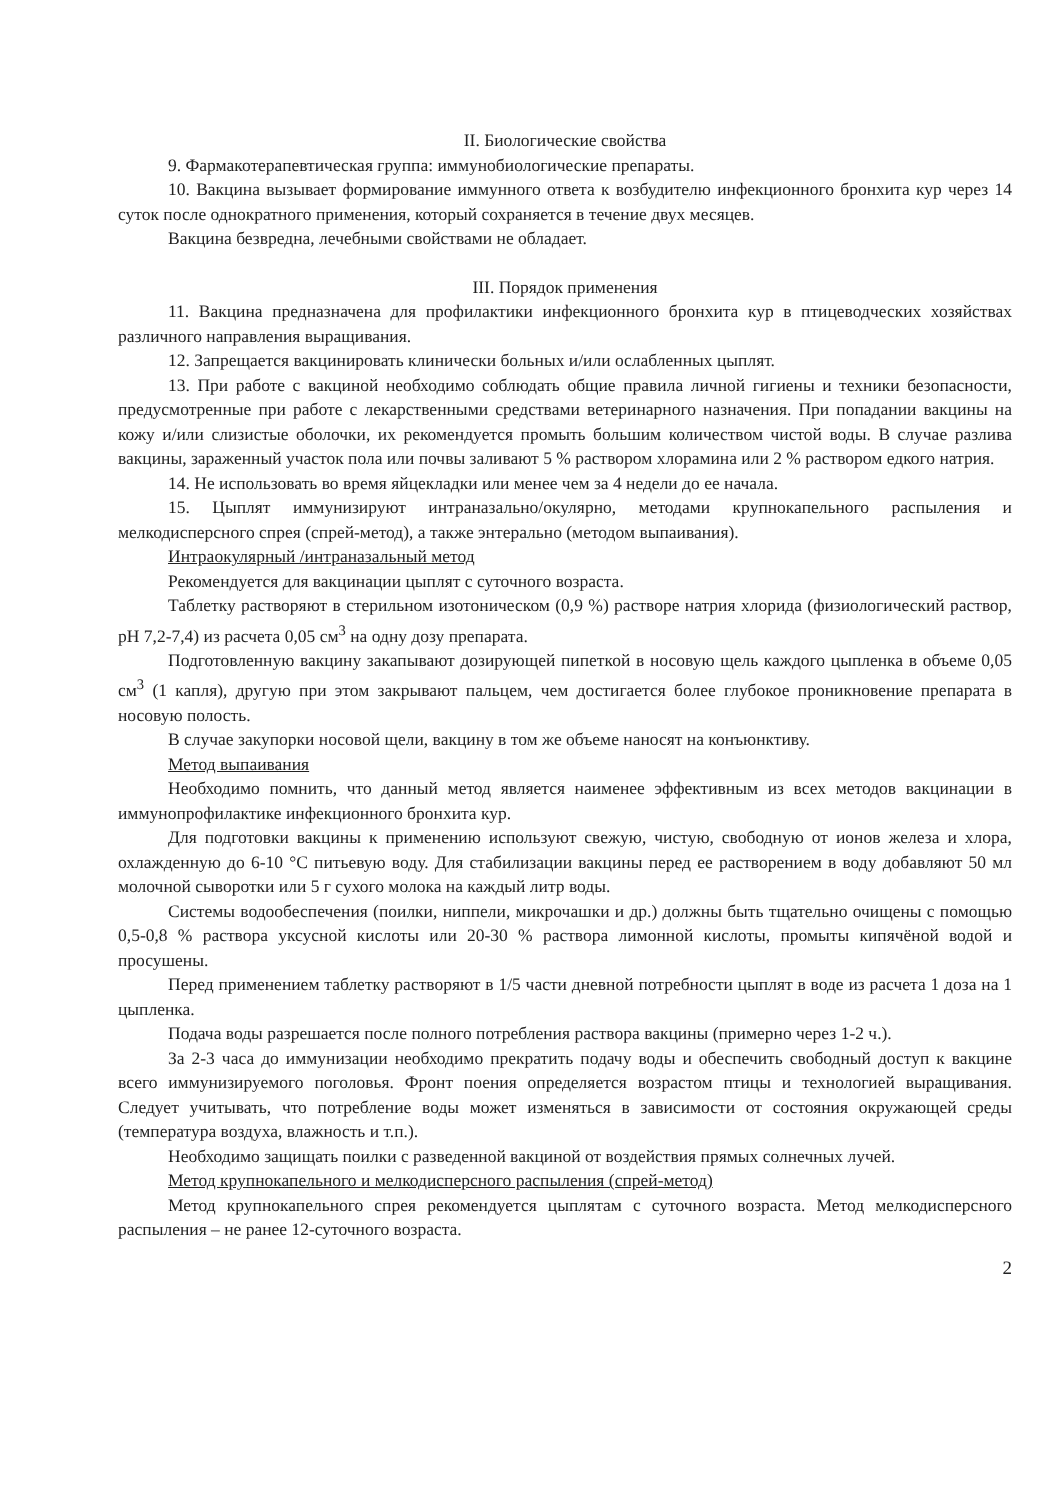II. Биологические свойства
9. Фармакотерапевтическая группа: иммунобиологические препараты.
10. Вакцина вызывает формирование иммунного ответа к возбудителю инфекционного бронхита кур через 14 суток после однократного применения, который сохраняется в течение двух месяцев.
Вакцина безвредна, лечебными свойствами не обладает.
III. Порядок применения
11. Вакцина предназначена для профилактики инфекционного бронхита кур в птицеводческих хозяйствах различного направления выращивания.
12. Запрещается вакцинировать клинически больных и/или ослабленных цыплят.
13. При работе с вакциной необходимо соблюдать общие правила личной гигиены и техники безопасности, предусмотренные при работе с лекарственными средствами ветеринарного назначения. При попадании вакцины на кожу и/или слизистые оболочки, их рекомендуется промыть большим количеством чистой воды. В случае разлива вакцины, зараженный участок пола или почвы заливают 5 % раствором хлорамина или 2 % раствором едкого натрия.
14. Не использовать во время яйцекладки или менее чем за 4 недели до ее начала.
15. Цыплят иммунизируют интраназально/окулярно, методами крупнокапельного распыления и мелкодисперсного спрея (спрей-метод), а также энтерально (методом выпаивания).
Интраокулярный /интраназальный метод
Рекомендуется для вакцинации цыплят с суточного возраста.
Таблетку растворяют в стерильном изотоническом (0,9 %) растворе натрия хлорида (физиологический раствор, pH 7,2-7,4) из расчета 0,05 см<sup>3</sup> на одну дозу препарата.
Подготовленную вакцину закапывают дозирующей пипеткой в носовую щель каждого цыпленка в объеме 0,05 см<sup>3</sup> (1 капля), другую при этом закрывают пальцем, чем достигается более глубокое проникновение препарата в носовую полость.
В случае закупорки носовой щели, вакцину в том же объеме наносят на конъюнктиву.
Метод выпаивания
Необходимо помнить, что данный метод является наименее эффективным из всех методов вакцинации в иммунопрофилактике инфекционного бронхита кур.
Для подготовки вакцины к применению используют свежую, чистую, свободную от ионов железа и хлора, охлажденную до 6-10 °С питьевую воду. Для стабилизации вакцины перед ее растворением в воду добавляют 50 мл молочной сыворотки или 5 г сухого молока на каждый литр воды.
Системы водообеспечения (поилки, ниппели, микрочашки и др.) должны быть тщательно очищены с помощью 0,5-0,8 % раствора уксусной кислоты или 20-30 % раствора лимонной кислоты, промыты кипячёной водой и просушены.
Перед применением таблетку растворяют в 1/5 части дневной потребности цыплят в воде из расчета 1 доза на 1 цыпленка.
Подача воды разрешается после полного потребления раствора вакцины (примерно через 1-2 ч.).
За 2-3 часа до иммунизации необходимо прекратить подачу воды и обеспечить свободный доступ к вакцине всего иммунизируемого поголовья. Фронт поения определяется возрастом птицы и технологией выращивания. Следует учитывать, что потребление воды может изменяться в зависимости от состояния окружающей среды (температура воздуха, влажность и т.п.).
Необходимо защищать поилки с разведенной вакциной от воздействия прямых солнечных лучей.
Метод крупнокапельного и мелкодисперсного распыления (спрей-метод)
Метод крупнокапельного спрея рекомендуется цыплятам с суточного возраста. Метод мелкодисперсного распыления – не ранее 12-суточного возраста.
2